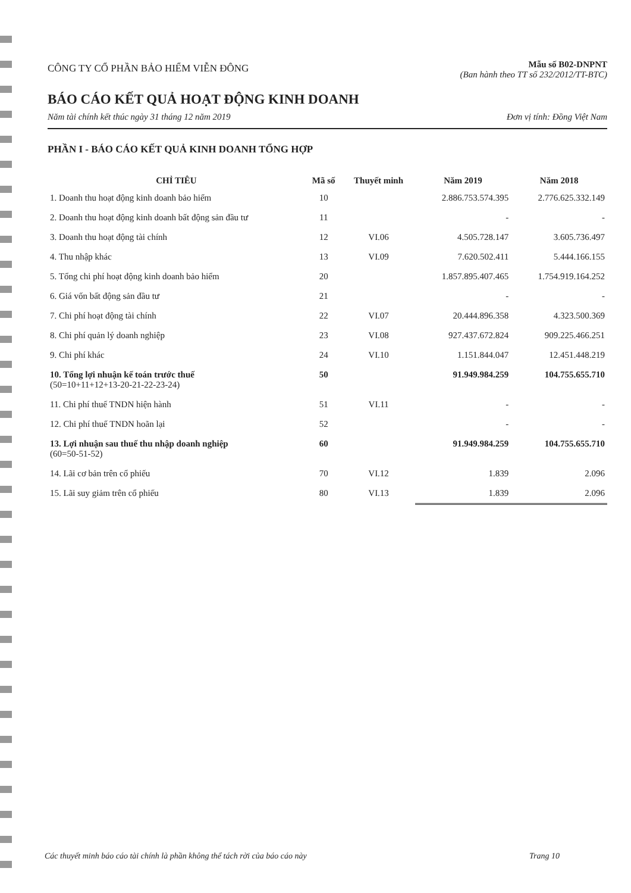CÔNG TY CỔ PHẦN BẢO HIỂM VIỄN ĐÔNG
Mẫu số B02-DNPNT
(Ban hành theo TT số 232/2012/TT-BTC)
BÁO CÁO KẾT QUẢ HOẠT ĐỘNG KINH DOANH
Năm tài chính kết thúc ngày 31 tháng 12 năm 2019 Đơn vị tính: Đồng Việt Nam
PHẦN I - BÁO CÁO KẾT QUẢ KINH DOANH TỔNG HỢP
| CHỈ TIÊU | Mã số | Thuyết minh | Năm 2019 | Năm 2018 |
| --- | --- | --- | --- | --- |
| 1. Doanh thu hoạt động kinh doanh bảo hiểm | 10 | | 2.886.753.574.395 | 2.776.625.332.149 |
| 2. Doanh thu hoạt động kinh doanh bất động sản đầu tư | 11 | | - | - |
| 3. Doanh thu hoạt động tài chính | 12 | VI.06 | 4.505.728.147 | 3.605.736.497 |
| 4. Thu nhập khác | 13 | VI.09 | 7.620.502.411 | 5.444.166.155 |
| 5. Tổng chi phí hoạt động kinh doanh bảo hiểm | 20 | | 1.857.895.407.465 | 1.754.919.164.252 |
| 6. Giá vốn bất động sản đầu tư | 21 | | - | - |
| 7. Chi phí hoạt động tài chính | 22 | VI.07 | 20.444.896.358 | 4.323.500.369 |
| 8. Chi phí quản lý doanh nghiệp | 23 | VI.08 | 927.437.672.824 | 909.225.466.251 |
| 9. Chi phí khác | 24 | VI.10 | 1.151.844.047 | 12.451.448.219 |
| 10. Tổng lợi nhuận kế toán trước thuế (50=10+11+12+13-20-21-22-23-24) | 50 | | 91.949.984.259 | 104.755.655.710 |
| 11. Chi phí thuế TNDN hiện hành | 51 | VI.11 | - | - |
| 12. Chi phí thuế TNDN hoãn lại | 52 | | - | - |
| 13. Lợi nhuận sau thuế thu nhập doanh nghiệp (60=50-51-52) | 60 | | 91.949.984.259 | 104.755.655.710 |
| 14. Lãi cơ bản trên cổ phiếu | 70 | VI.12 | 1.839 | 2.096 |
| 15. Lãi suy giảm trên cổ phiếu | 80 | VI.13 | 1.839 | 2.096 |
Các thuyết minh báo cáo tài chính là phần không thể tách rời của báo cáo này Trang 10